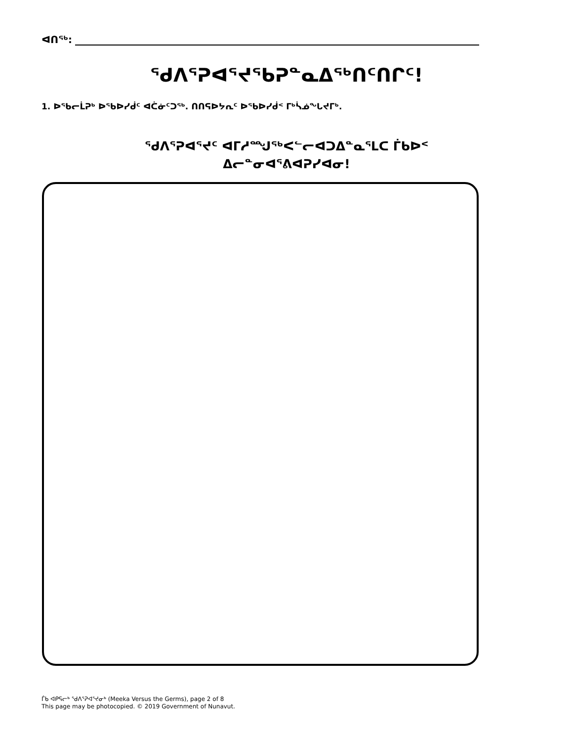ᐊᑎᖅ:
ᖁᐱᕐᕈᐊᕐᔪᖃᕈᓐᓇᐃᖅᑎᑦᑎᒋᑦ!
1. ᐅᖃᓕᒫᕈᒃ ᐅᖃᐅᓯᑰᑦ ᐊᑖᓃᑦᑐᖅ. ᑎᑎᕋᐅᔭᕆᑦ ᐅᖃᐅᓯᑰᑉ ᒥᒃᓵᓅᖓᔪᒥᒃ.
ᖁᐱᕐᕈᐊᕐᔪᑦ ᐊᒥᓱᙳᖅᐸᓪᓕᐊᑐᐃᓐᓇᕐᒪᑕ ᒦᑲᐅᑉ
ᐃᓕᓐᓂᐊᕐᕕᐊᕈᓯᐊᓂ!
ᒦᑲ ᐊᑭᕋᓕᒃ ᖁᐱᕐᕈᐊᕐᔪᓂᒃ (Meeka Versus the Germs), page 2 of 8
This page may be photocopied. © 2019 Government of Nunavut.